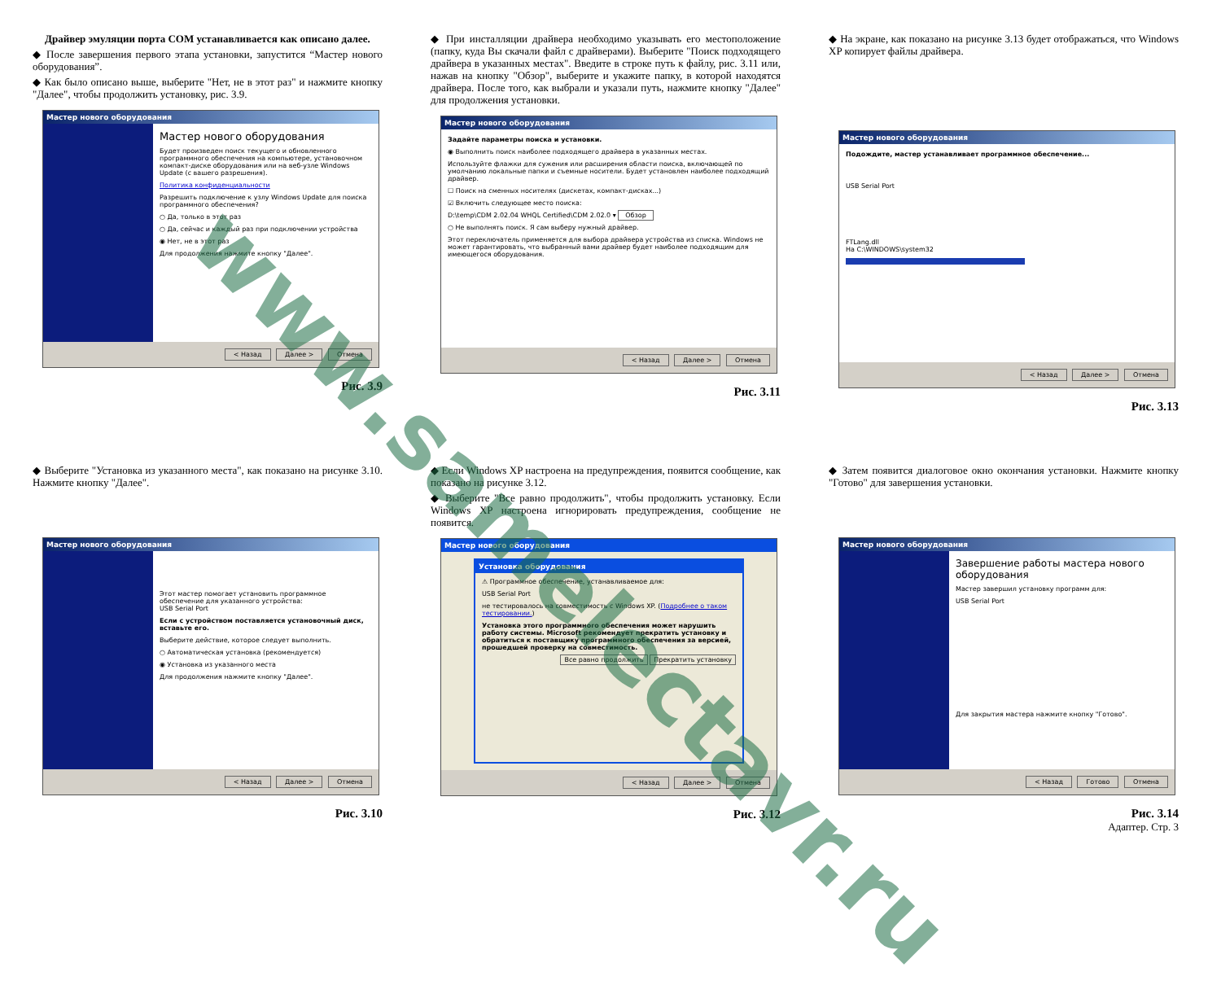Драйвер эмуляции порта COM устанавливается как описано далее.
◆ После завершения первого этапа установки, запустится “Мастер нового оборудования”.
◆ Как было описано выше, выберите "Нет, не в этот раз" и нажмите кнопку "Далее", чтобы продолжить установку, рис. 3.9.
Мастер нового оборудования
Мастер нового оборудования
Будет произведен поиск текущего и обновленного программного обеспечения на компьютере, установочном компакт-диске оборудования или на веб-узле Windows Update (с вашего разрешения).
Политика конфиденциальности
Разрешить подключение к узлу Windows Update для поиска программного обеспечения?
○ Да, только в этот раз
○ Да, сейчас и каждый раз при подключении устройства
◉ Нет, не в этот раз
Для продолжения нажмите кнопку "Далее".
< Назад Далее > Отмена
Рис. 3.9
◆ При инсталляции драйвера необходимо указывать его местоположение (папку, куда Вы скачали файл с драйверами). Выберите "Поиск подходящего драйвера в указанных местах". Введите в строке путь к файлу, рис. 3.11 или, нажав на кнопку "Обзор", выберите и укажите папку, в которой находятся драйвера. После того, как выбрали и указали путь, нажмите кнопку "Далее" для продолжения установки.
Мастер нового оборудования
Задайте параметры поиска и установки.
◉ Выполнить поиск наиболее подходящего драйвера в указанных местах.
Используйте флажки для сужения или расширения области поиска, включающей по умолчанию локальные папки и съемные носители. Будет установлен наиболее подходящий драйвер.
☐ Поиск на сменных носителях (дискетах, компакт-дисках...)
☑ Включить следующее место поиска:
D:\temp\CDM 2.02.04 WHQL Certified\CDM 2.02.0 ▾ Обзор
○ Не выполнять поиск. Я сам выберу нужный драйвер.
Этот переключатель применяется для выбора драйвера устройства из списка. Windows не может гарантировать, что выбранный вами драйвер будет наиболее подходящим для имеющегося оборудования.
< Назад Далее > Отмена
Рис. 3.11
◆ На экране, как показано на рисунке 3.13 будет отображаться, что Windows XP копирует файлы драйвера.
Мастер нового оборудования
Подождите, мастер устанавливает программное обеспечение...
USB Serial Port
FTLang.dll
На C:\WINDOWS\system32
< Назад Далее > Отмена
Рис. 3.13
◆ Выберите "Установка из указанного места", как показано на рисунке 3.10. Нажмите кнопку "Далее".
Мастер нового оборудования
Этот мастер помогает установить программное обеспечение для указанного устройства:
USB Serial Port
Если с устройством поставляется установочный диск, вставьте его.
Выберите действие, которое следует выполнить.
○ Автоматическая установка (рекомендуется)
◉ Установка из указанного места
Для продолжения нажмите кнопку "Далее".
< Назад Далее > Отмена
Рис. 3.10
◆ Если Windows XP настроена на предупреждения, появится сообщение, как показано на рисунке 3.12.
◆ Выберите "Все равно продолжить", чтобы продолжить установку. Если Windows XP настроена игнорировать предупреждения, сообщение не появится.
Мастер нового оборудования
Установка оборудования
⚠ Программное обеспечение, устанавливаемое для:
USB Serial Port
не тестировалось на совместимость с Windows XP. (Подробнее о таком тестировании.)
Установка этого программного обеспечения может нарушить работу системы. Microsoft рекомендует прекратить установку и обратиться к поставщику программного обеспечения за версией, прошедшей проверку на совместимость.
Все равно продолжить Прекратить установку
< Назад Далее > Отмена
Рис. 3.12
◆ Затем появится диалоговое окно окончания установки. Нажмите кнопку "Готово" для завершения установки.
Мастер нового оборудования
Завершение работы мастера нового оборудования
Мастер завершил установку программ для:
USB Serial Port
Для закрытия мастера нажмите кнопку "Готово".
< Назад Готово Отмена
Рис. 3.14
Адаптер. Стр. 3
www.samelectavr.ru